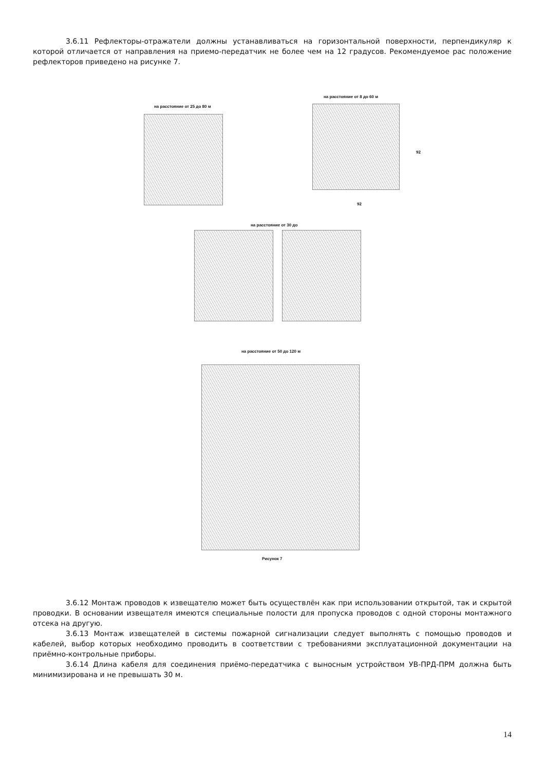3.6.11 Рефлекторы-отражатели должны устанавливаться на горизонтальной поверхности, перпендикуляр к которой отличается от направления на приемо-передатчик не более чем на 12 градусов. Рекомендуемое рас положение рефлекторов приведено на рисунке 7.
на расстояние от 25 до 80 м
на расстояние от 8 до 60 м
92
92
на расстояние от 30 до
на расстояние от 50 до 120 м
Рисунок 7
3.6.12 Монтаж проводов к извещателю может быть осуществлён как при использовании открытой, так и скрытой проводки. В основании извещателя имеются специальные полости для пропуска проводов с одной стороны монтажного отсека на другую.
3.6.13 Монтаж извещателей в системы пожарной сигнализации следует выполнять с помощью проводов и кабелей, выбор которых необходимо проводить в соответствии с требованиями эксплуатационной документации на приёмно-контрольные приборы.
3.6.14 Длина кабеля для соединения приёмо-передатчика с выносным устройством УВ-ПРД-ПРМ должна быть минимизирована и не превышать 30 м.
14